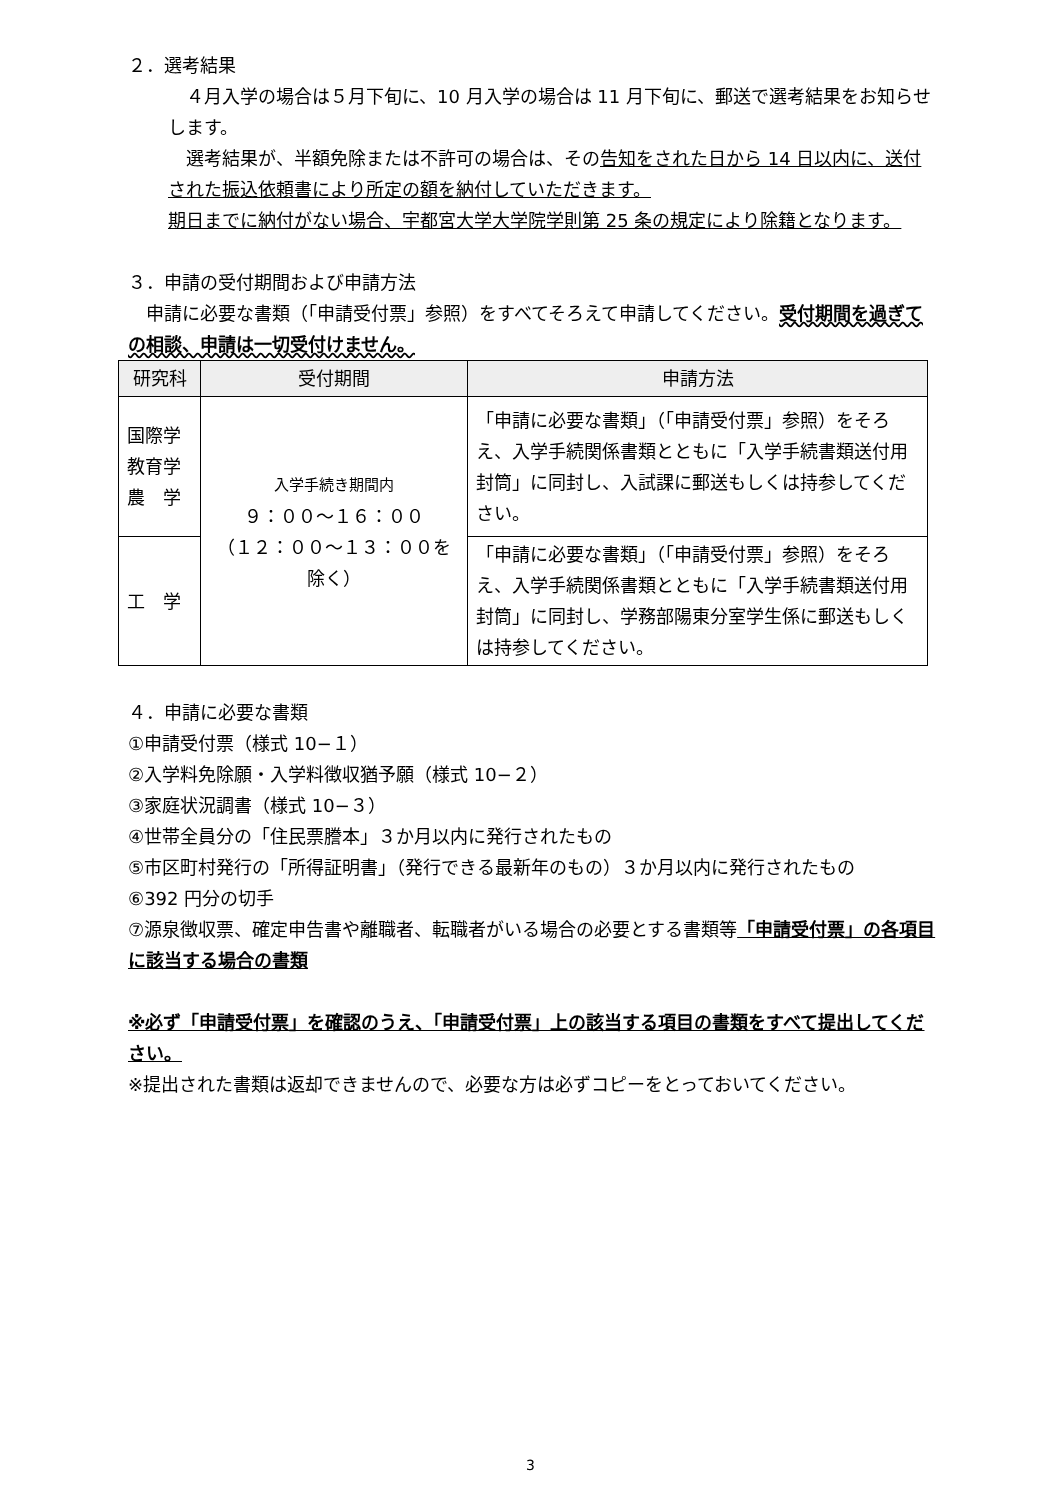２．選考結果
　４月入学の場合は５月下旬に、10 月入学の場合は 11 月下旬に、郵送で選考結果をお知らせします。
　選考結果が、半額免除または不許可の場合は、その告知をされた日から 14 日以内に、送付された振込依頼書により所定の額を納付していただきます。
期日までに納付がない場合、宇都宮大学大学院学則第 25 条の規定により除籍となります。
３．申請の受付期間および申請方法
　申請に必要な書類（「申請受付票」参照）をすべてそろえて申請してください。受付期間を過ぎての相談、申請は一切受付けません。
| 研究科 | 受付期間 | 申請方法 |
| --- | --- | --- |
| 国際学 教育学 農 学 | 入学手続き期間内 ９：００～１６：００ （１２：００～１３：００を除く） | 「申請に必要な書類」（「申請受付票」参照）をそろえ、入学手続関係書類とともに「入学手続書類送付用封筒」に同封し、入試課に郵送もしくは持参してください。 |
| 工 学 | | 「申請に必要な書類」（「申請受付票」参照）をそろえ、入学手続関係書類とともに「入学手続書類送付用封筒」に同封し、学務部陽東分室学生係に郵送もしくは持参してください。 |
４．申請に必要な書類
①申請受付票（様式 10−１）
②入学料免除願・入学料徴収猶予願（様式 10−２）
③家庭状況調書（様式 10−３）
④世帯全員分の「住民票謄本」３か月以内に発行されたもの
⑤市区町村発行の「所得証明書」（発行できる最新年のもの）３か月以内に発行されたもの
⑥392 円分の切手
⑦源泉徴収票、確定申告書や離職者、転職者がいる場合の必要とする書類等「申請受付票」の各項目に該当する場合の書類
※必ず「申請受付票」を確認のうえ、「申請受付票」上の該当する項目の書類をすべて提出してください。
※提出された書類は返却できませんので、必要な方は必ずコピーをとっておいてください。
3